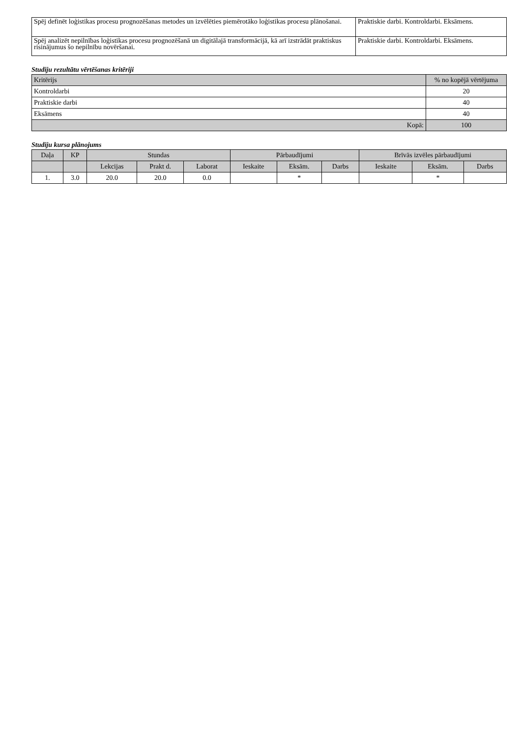| Spēj definēt loģistikas procesu prognozēšanas metodes un izvēlēties piemērotāko loģistikas procesu plānošanai. | Praktiskie darbi. Kontroldarbi. Eksāmens. |
| Spēj analizēt nepilnības loģistikas procesu prognozēšanā un digitālajā transformācijā, kā arī izstrādāt praktiskus risinājumus šo nepilnību novēršanai. | Praktiskie darbi. Kontroldarbi. Eksāmens. |
Studiju rezultātu vērtēšanas kritēriji
| Kritērijs | % no kopējā vērtējuma |
| --- | --- |
| Kontroldarbi | 20 |
| Praktiskie darbi | 40 |
| Eksāmens | 40 |
| Kopā: | 100 |
Studiju kursa plānojums
| Daļa | KP | Stundas | | | Pārbaudījumi | | | Brīvās izvēles pārbaudījumi | | |
| --- | --- | --- | --- | --- | --- | --- | --- | --- | --- | --- |
| | | Lekcijas | Prakt d. | Laborat | Ieskaite | Eksām. | Darbs | Ieskaite | Eksām. | Darbs |
| 1. | 3.0 | 20.0 | 20.0 | 0.0 | | * | | | * | |